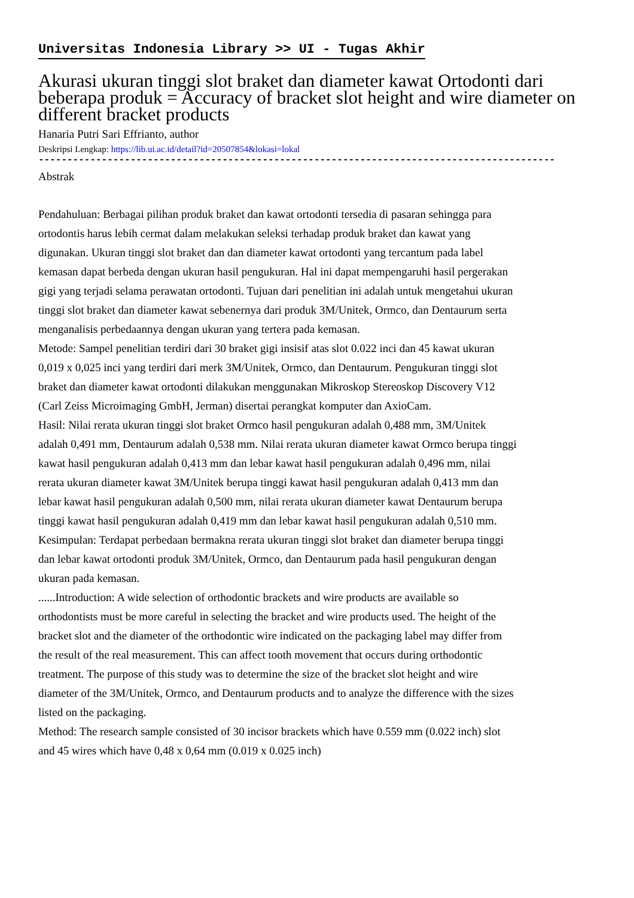Universitas Indonesia Library >> UI - Tugas Akhir
Akurasi ukuran tinggi slot braket dan diameter kawat Ortodonti dari beberapa produk = Accuracy of bracket slot height and wire diameter on different bracket products
Hanaria Putri Sari Effrianto, author
Deskripsi Lengkap: https://lib.ui.ac.id/detail?id=20507854&lokasi=lokal
------------------------------------------------------------------------------------------
Abstrak
Pendahuluan: Berbagai pilihan produk braket dan kawat ortodonti tersedia di pasaran sehingga para ortodontis harus lebih cermat dalam melakukan seleksi terhadap produk braket dan kawat yang digunakan. Ukuran tinggi slot braket dan dan diameter kawat ortodonti yang tercantum pada label kemasan dapat berbeda dengan ukuran hasil pengukuran. Hal ini dapat mempengaruhi hasil pergerakan gigi yang terjadi selama perawatan ortodonti. Tujuan dari penelitian ini adalah untuk mengetahui ukuran tinggi slot braket dan diameter kawat sebenernya dari produk 3M/Unitek, Ormco, dan Dentaurum serta menganalisis perbedaannya dengan ukuran yang tertera pada kemasan.
Metode: Sampel penelitian terdiri dari 30 braket gigi insisif atas slot 0.022 inci dan 45 kawat ukuran 0,019 x 0,025 inci yang terdiri dari merk 3M/Unitek, Ormco, dan Dentaurum. Pengukuran tinggi slot braket dan diameter kawat ortodonti dilakukan menggunakan Mikroskop Stereoskop Discovery V12 (Carl Zeiss Microimaging GmbH, Jerman) disertai perangkat komputer dan AxioCam.
Hasil: Nilai rerata ukuran tinggi slot braket Ormco hasil pengukuran adalah 0,488 mm, 3M/Unitek adalah 0,491 mm, Dentaurum adalah 0,538 mm. Nilai rerata ukuran diameter kawat Ormco berupa tinggi kawat hasil pengukuran adalah 0,413 mm dan lebar kawat hasil pengukuran adalah 0,496 mm, nilai rerata ukuran diameter kawat 3M/Unitek berupa tinggi kawat hasil pengukuran adalah 0,413 mm dan lebar kawat hasil pengukuran adalah 0,500 mm, nilai rerata ukuran diameter kawat Dentaurum berupa tinggi kawat hasil pengukuran adalah 0,419 mm dan lebar kawat hasil pengukuran adalah 0,510 mm.
Kesimpulan: Terdapat perbedaan bermakna rerata ukuran tinggi slot braket dan diameter berupa tinggi dan lebar kawat ortodonti produk 3M/Unitek, Ormco, dan Dentaurum pada hasil pengukuran dengan ukuran pada kemasan.
......Introduction: A wide selection of orthodontic brackets and wire products are available so orthodontists must be more careful in selecting the bracket and wire products used. The height of the bracket slot and the diameter of the orthodontic wire indicated on the packaging label may differ from the result of the real measurement. This can affect tooth movement that occurs during orthodontic treatment. The purpose of this study was to determine the size of the bracket slot height and wire diameter of the 3M/Unitek, Ormco, and Dentaurum products and to analyze the difference with the sizes listed on the packaging.
Method: The research sample consisted of 30 incisor brackets which have 0.559 mm (0.022 inch) slot and 45 wires which have 0,48 x 0,64 mm (0.019 x 0.025 inch)